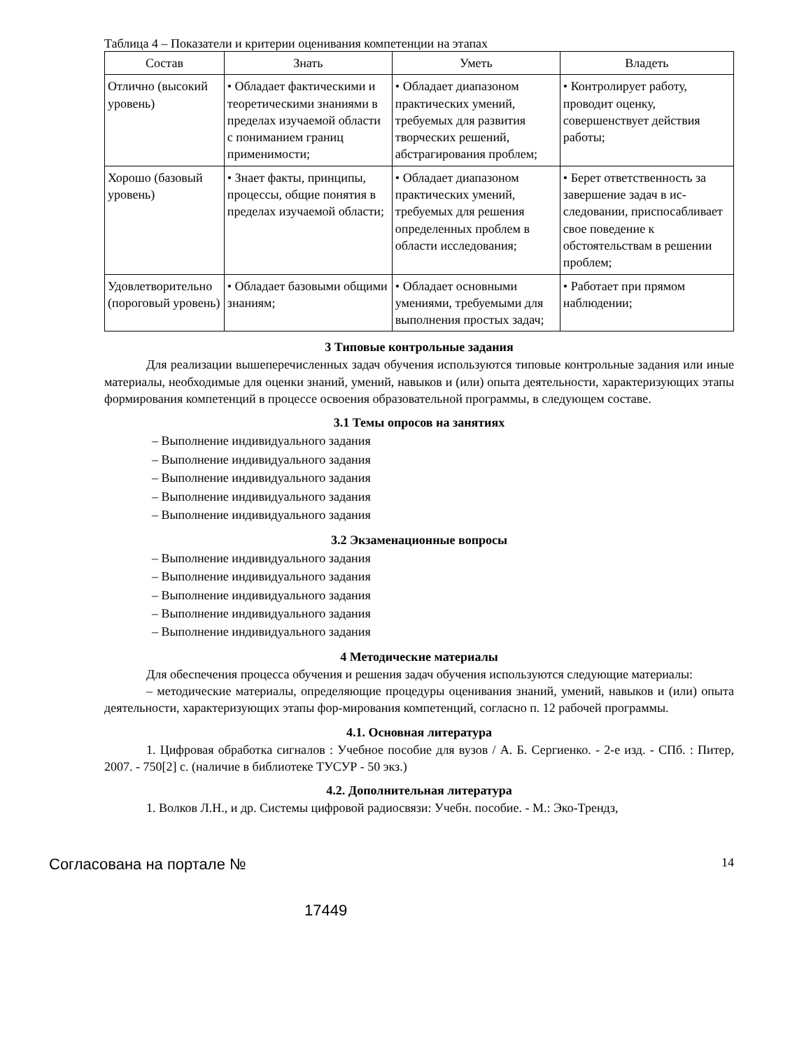Таблица 4 – Показатели и критерии оценивания компетенции на этапах
| Состав | Знать | Уметь | Владеть |
| --- | --- | --- | --- |
| Отлично (высокий уровень) | • Обладает фактическими и теоретическими знаниями в пределах изучаемой области с пониманием границ применимости; | • Обладает диапазоном практических умений, требуемых для развития творческих решений, абстрагирования проблем; | • Контролирует работу, проводит оценку, совершенствует действия работы; |
| Хорошо (базовый уровень) | • Знает факты, принципы, процессы, общие понятия в пределах изучаемой области; | • Обладает диапазоном практических умений, требуемых для решения определенных проблем в области исследования; | • Берет ответственность за завершение задач в ис-следовании, приспосабливает свое поведение к обстоятельствам в решении проблем; |
| Удовлетворительно (пороговый уровень) | • Обладает базовыми общими знаниям; | • Обладает основными умениями, требуемыми для выполнения простых задач; | • Работает при прямом наблюдении; |
3 Типовые контрольные задания
Для реализации вышеперечисленных задач обучения используются типовые контрольные задания или иные материалы, необходимые для оценки знаний, умений, навыков и (или) опыта деятельности, характеризующих этапы формирования компетенций в процессе освоения образовательной программы, в следующем составе.
3.1 Темы опросов на занятиях
– Выполнение индивидуального задания
– Выполнение индивидуального задания
– Выполнение индивидуального задания
– Выполнение индивидуального задания
– Выполнение индивидуального задания
3.2 Экзаменационные вопросы
– Выполнение индивидуального задания
– Выполнение индивидуального задания
– Выполнение индивидуального задания
– Выполнение индивидуального задания
– Выполнение индивидуального задания
4 Методические материалы
Для обеспечения процесса обучения и решения задач обучения используются следующие материалы:
– методические материалы, определяющие процедуры оценивания знаний, умений, навыков и (или) опыта деятельности, характеризующих этапы фор-мирования компетенций, согласно п. 12 рабочей программы.
4.1. Основная литература
1. Цифровая обработка сигналов : Учебное пособие для вузов / А. Б. Сергиенко. - 2-е изд. - СПб. : Питер, 2007. - 750[2] с. (наличие в библиотеке ТУСУР - 50 экз.)
4.2. Дополнительная литература
1. Волков Л.Н., и др. Системы цифровой радиосвязи: Учебн. пособие. - М.: Эко-Трендз,
Согласована на портале № 14
17449